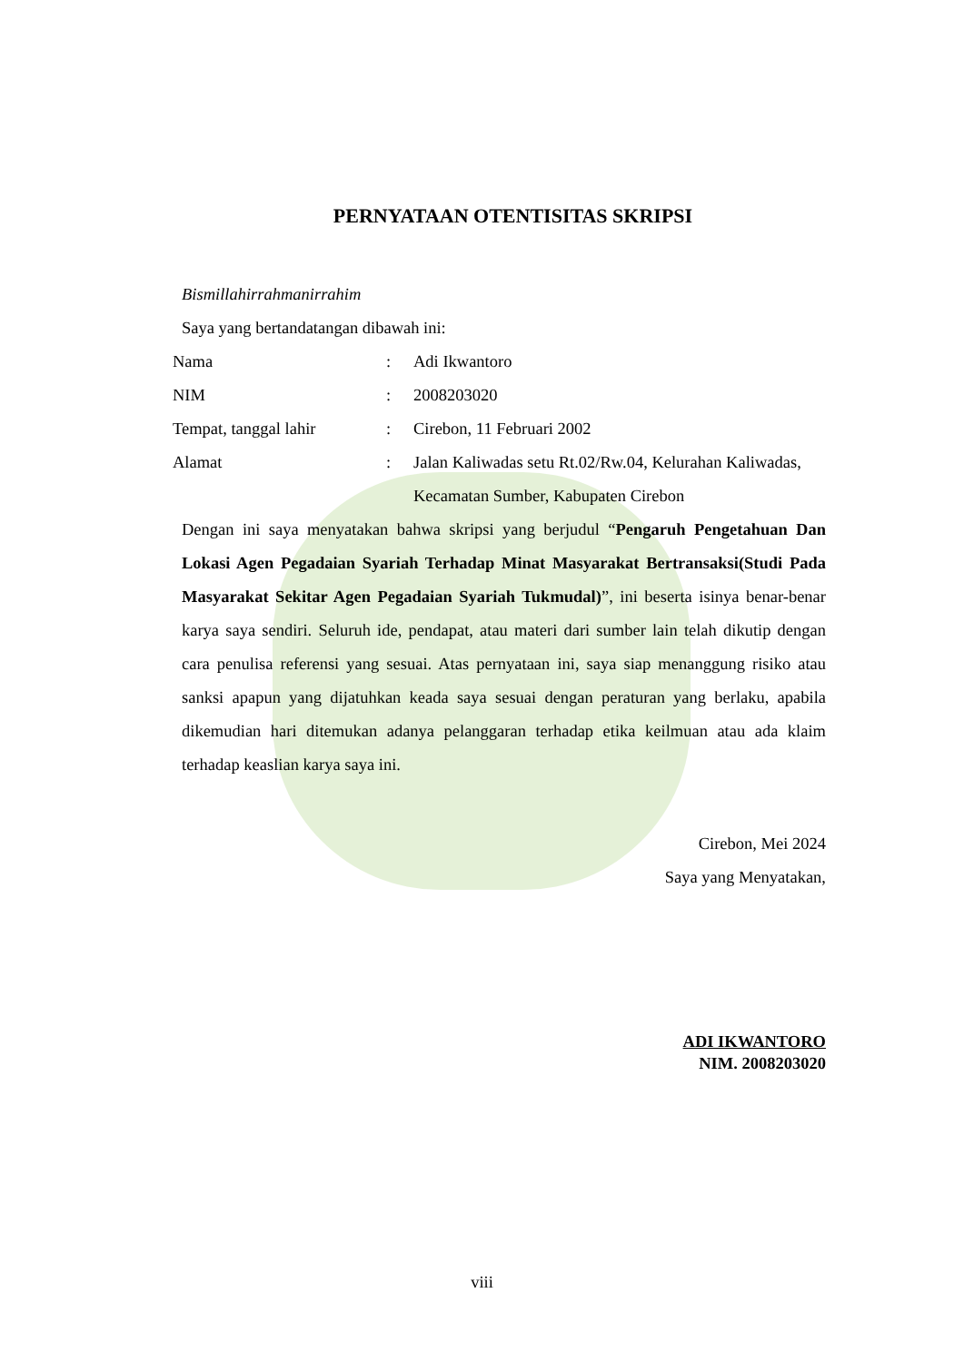PERNYATAAN OTENTISITAS SKRIPSI
Bismillahirrahmanirrahim
Saya yang bertandatangan dibawah ini:
| Nama | : | Adi Ikwantoro |
| NIM | : | 2008203020 |
| Tempat, tanggal lahir | : | Cirebon, 11 Februari 2002 |
| Alamat | : | Jalan Kaliwadas setu Rt.02/Rw.04, Kelurahan Kaliwadas, Kecamatan Sumber, Kabupaten Cirebon |
Dengan ini saya menyatakan bahwa skripsi yang berjudul “Pengaruh Pengetahuan Dan Lokasi Agen Pegadaian Syariah Terhadap Minat Masyarakat Bertransaksi(Studi Pada Masyarakat Sekitar Agen Pegadaian Syariah Tukmudal)”, ini beserta isinya benar-benar karya saya sendiri. Seluruh ide, pendapat, atau materi dari sumber lain telah dikutip dengan cara penulisa referensi yang sesuai. Atas pernyataan ini, saya siap menanggung risiko atau sanksi apapun yang dijatuhkan keada saya sesuai dengan peraturan yang berlaku, apabila dikemudian hari ditemukan adanya pelanggaran terhadap etika keilmuan atau ada klaim terhadap keaslian karya saya ini.
Cirebon, Mei 2024
Saya yang Menyatakan,
ADI IKWANTORO
NIM. 2008203020
viii